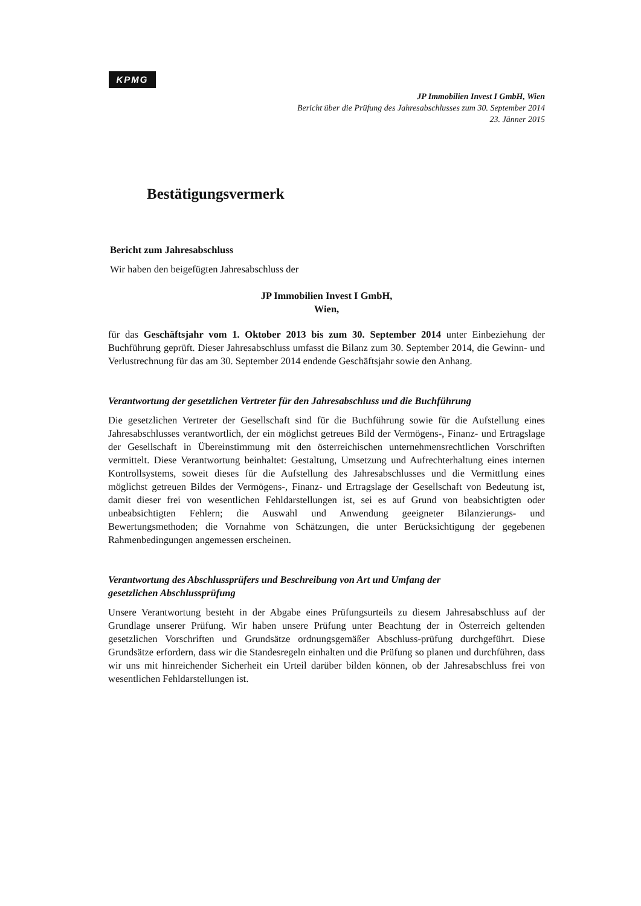KPMG
JP Immobilien Invest I GmbH, Wien
Bericht über die Prüfung des Jahresabschlusses zum 30. September 2014
23. Jänner 2015
Bestätigungsvermerk
Bericht zum Jahresabschluss
Wir haben den beigefügten Jahresabschluss der
JP Immobilien Invest I GmbH,
Wien,
für das Geschäftsjahr vom 1. Oktober 2013 bis zum 30. September 2014 unter Einbeziehung der Buchführung geprüft. Dieser Jahresabschluss umfasst die Bilanz zum 30. September 2014, die Gewinn- und Verlustrechnung für das am 30. September 2014 endende Geschäftsjahr sowie den Anhang.
Verantwortung der gesetzlichen Vertreter für den Jahresabschluss und die Buchführung
Die gesetzlichen Vertreter der Gesellschaft sind für die Buchführung sowie für die Aufstellung eines Jahresabschlusses verantwortlich, der ein möglichst getreues Bild der Vermögens-, Finanz- und Ertragslage der Gesellschaft in Übereinstimmung mit den österreichischen unternehmensrechtlichen Vorschriften vermittelt. Diese Verantwortung beinhaltet: Gestaltung, Umsetzung und Aufrechterhaltung eines internen Kontrollsystems, soweit dieses für die Aufstellung des Jahresabschlusses und die Vermittlung eines möglichst getreuen Bildes der Vermögens-, Finanz- und Ertragslage der Gesellschaft von Bedeutung ist, damit dieser frei von wesentlichen Fehldarstellungen ist, sei es auf Grund von beabsichtigten oder unbeabsichtigten Fehlern; die Auswahl und Anwendung geeigneter Bilanzierungs- und Bewertungsmethoden; die Vornahme von Schätzungen, die unter Berücksichtigung der gegebenen Rahmenbedingungen angemessen erscheinen.
Verantwortung des Abschlussprüfers und Beschreibung von Art und Umfang der
gesetzlichen Abschlussprüfung
Unsere Verantwortung besteht in der Abgabe eines Prüfungsurteils zu diesem Jahresabschluss auf der Grundlage unserer Prüfung. Wir haben unsere Prüfung unter Beachtung der in Österreich geltenden gesetzlichen Vorschriften und Grundsätze ordnungsgemäßer Abschluss-prüfung durchgeführt. Diese Grundsätze erfordern, dass wir die Standesregeln einhalten und die Prüfung so planen und durchführen, dass wir uns mit hinreichender Sicherheit ein Urteil darüber bilden können, ob der Jahresabschluss frei von wesentlichen Fehldarstellungen ist.